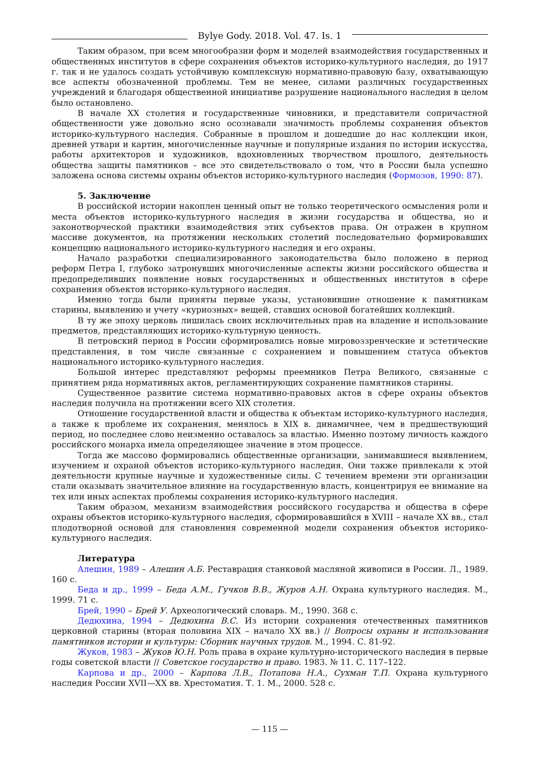Bylye Gody. 2018. Vol. 47. Is. 1
Таким образом, при всем многообразии форм и моделей взаимодействия государственных и общественных институтов в сфере сохранения объектов историко-культурного наследия, до 1917 г. так и не удалось создать устойчивую комплексную нормативно-правовую базу, охватывающую все аспекты обозначенной проблемы. Тем не менее, силами различных государственных учреждений и благодаря общественной инициативе разрушение национального наследия в целом было остановлено.
В начале XX столетия и государственные чиновники, и представители сопричастной общественности уже довольно ясно осознавали значимость проблемы сохранения объектов историко-культурного наследия. Собранные в прошлом и дошедшие до нас коллекции икон, древней утвари и картин, многочисленные научные и популярные издания по истории искусства, работы архитекторов и художников, вдохновленных творчеством прошлого, деятельность общества защиты памятников – все это свидетельствовало о том, что в России была успешно заложена основа системы охраны объектов историко-культурного наследия (Формозов, 1990: 87).
5. Заключение
В российской истории накоплен ценный опыт не только теоретического осмысления роли и места объектов историко-культурного наследия в жизни государства и общества, но и законотворческой практики взаимодействия этих субъектов права. Он отражен в крупном массиве документов, на протяжении нескольких столетий последовательно формировавших концепцию национального историко-культурного наследия и его охраны.
Начало разработки специализированного законодательства было положено в период реформ Петра I, глубоко затронувших многочисленные аспекты жизни российского общества и предопределивших появление новых государственных и общественных институтов в сфере сохранения объектов историко-культурного наследия.
Именно тогда были приняты первые указы, установившие отношение к памятникам старины, выявлению и учету «куриозных» вещей, ставших основой богатейших коллекций.
В ту же эпоху церковь лишилась своих исключительных прав на владение и использование предметов, представляющих историко-культурную ценность.
В петровский период в России сформировались новые мировоззренческие и эстетические представления, в том числе связанные с сохранением и повышением статуса объектов национального историко-культурного наследия.
Большой интерес представляют реформы преемников Петра Великого, связанные с принятием ряда нормативных актов, регламентирующих сохранение памятников старины.
Существенное развитие система нормативно-правовых актов в сфере охраны объектов наследия получила на протяжении всего XIX столетия.
Отношение государственной власти и общества к объектам историко-культурного наследия, а также к проблеме их сохранения, менялось в XIX в. динамичнее, чем в предшествующий период, но последнее слово неизменно оставалось за властью. Именно поэтому личность каждого российского монарха имела определяющее значение в этом процессе.
Тогда же массово формировались общественные организации, занимавшиеся выявлением, изучением и охраной объектов историко-культурного наследия. Они также привлекали к этой деятельности крупные научные и художественные силы. С течением времени эти организации стали оказывать значительное влияние на государственную власть, концентрируя ее внимание на тех или иных аспектах проблемы сохранения историко-культурного наследия.
Таким образом, механизм взаимодействия российского государства и общества в сфере охраны объектов историко-культурного наследия, сформировавшийся в XVIII – начале XX вв., стал плодотворной основой для становления современной модели сохранения объектов историко-культурного наследия.
Литература
Алешин, 1989 – Алешин А.Б. Реставрация станковой масляной живописи в России. Л., 1989. 160 с.
Беда и др., 1999 – Беда А.М., Гучков В.В., Журов А.Н. Охрана культурного наследия. М., 1999. 71 с.
Брей, 1990 – Брей У. Археологический словарь. М., 1990. 368 с.
Дедюхина, 1994 – Дедюхина В.С. Из истории сохранения отечественных памятников церковной старины (вторая половина XIX – начало XX вв.) // Вопросы охраны и использования памятников истории и культуры: Сборник научных трудов. М., 1994. С. 81-92.
Жуков, 1983 – Жуков Ю.Н. Роль права в охране культурно-исторического наследия в первые годы советской власти // Советское государство и право. 1983. № 11. С. 117–122.
Карпова и др., 2000 – Карпова Л.В., Потапова Н.А., Сухман Т.П. Охрана культурного наследия России XVII—XX вв. Хрестоматия. Т. 1. М., 2000. 528 с.
— 115 —